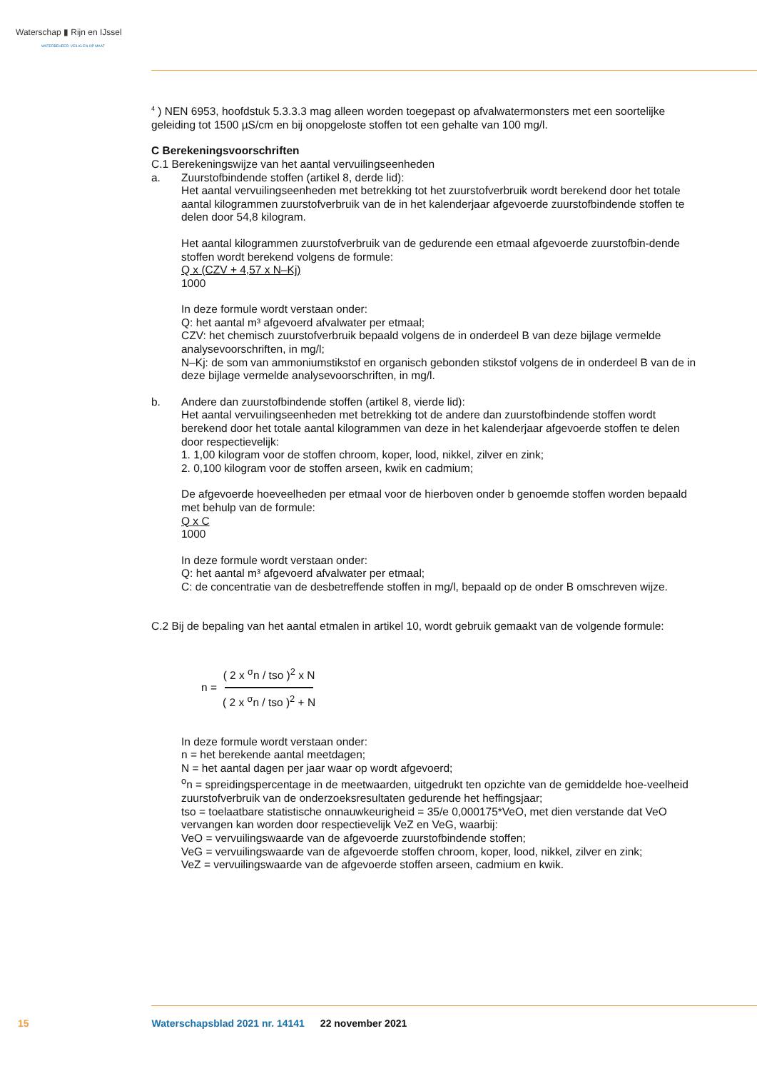Waterschap ▮ Rijn en IJssel
WATERBEHEER: VEILIG EN OP MAAT
<sup>4</sup> ) NEN 6953, hoofdstuk 5.3.3.3 mag alleen worden toegepast op afvalwatermonsters met een soortelijke geleiding tot 1500 µS/cm en bij onopgeloste stoffen tot een gehalte van 100 mg/l.
C Berekeningsvoorschriften
C.1 Berekeningswijze van het aantal vervuilingseenheden
a. Zuurstofbindende stoffen (artikel 8, derde lid):
Het aantal vervuilingseenheden met betrekking tot het zuurstofverbruik wordt berekend door het totale aantal kilogrammen zuurstofverbruik van de in het kalenderjaar afgevoerde zuurstofbindende stoffen te delen door 54,8 kilogram.
Het aantal kilogrammen zuurstofverbruik van de gedurende een etmaal afgevoerde zuurstofbin-dende stoffen wordt berekend volgens de formule:
Q x (CZV + 4,57 x N–Kj)
1000
In deze formule wordt verstaan onder:
Q: het aantal m³ afgevoerd afvalwater per etmaal;
CZV: het chemisch zuurstofverbruik bepaald volgens de in onderdeel B van deze bijlage vermelde analysevoorschriften, in mg/l;
N–Kj: de som van ammoniumstikstof en organisch gebonden stikstof volgens de in onderdeel B van de in deze bijlage vermelde analysevoorschriften, in mg/l.
b. Andere dan zuurstofbindende stoffen (artikel 8, vierde lid):
Het aantal vervuilingseenheden met betrekking tot de andere dan zuurstofbindende stoffen wordt berekend door het totale aantal kilogrammen van deze in het kalenderjaar afgevoerde stoffen te delen door respectievelijk:
1. 1,00 kilogram voor de stoffen chroom, koper, lood, nikkel, zilver en zink;
2. 0,100 kilogram voor de stoffen arseen, kwik en cadmium;
De afgevoerde hoeveelheden per etmaal voor de hierboven onder b genoemde stoffen worden bepaald met behulp van de formule:
Q x C
1000
In deze formule wordt verstaan onder:
Q: het aantal m³ afgevoerd afvalwater per etmaal;
C: de concentratie van de desbetreffende stoffen in mg/l, bepaald op de onder B omschreven wijze.
C.2 Bij de bepaling van het aantal etmalen in artikel 10, wordt gebruik gemaakt van de volgende formule:
n =
( 2 x <sup>σ</sup>n / tso )<sup>2</sup> x N
( 2 x <sup>σ</sup>n / tso )<sup>2</sup> + N
In deze formule wordt verstaan onder:
n = het berekende aantal meetdagen;
N = het aantal dagen per jaar waar op wordt afgevoerd;
<sup>o</sup> n = spreidingspercentage in de meetwaarden, uitgedrukt ten opzichte van de gemiddelde hoe-veelheid zuurstofverbruik van de onderzoeksresultaten gedurende het heffingsjaar;
tso = toelaatbare statistische onnauwkeurigheid = 35/e 0,000175*VeO, met dien verstande dat VeO vervangen kan worden door respectievelijk VeZ en VeG, waarbij:
VeO = vervuilingswaarde van de afgevoerde zuurstofbindende stoffen;
VeG = vervuilingswaarde van de afgevoerde stoffen chroom, koper, lood, nikkel, zilver en zink;
VeZ = vervuilingswaarde van de afgevoerde stoffen arseen, cadmium en kwik.
15 Waterschapsblad 2021 nr. 14141 22 november 2021